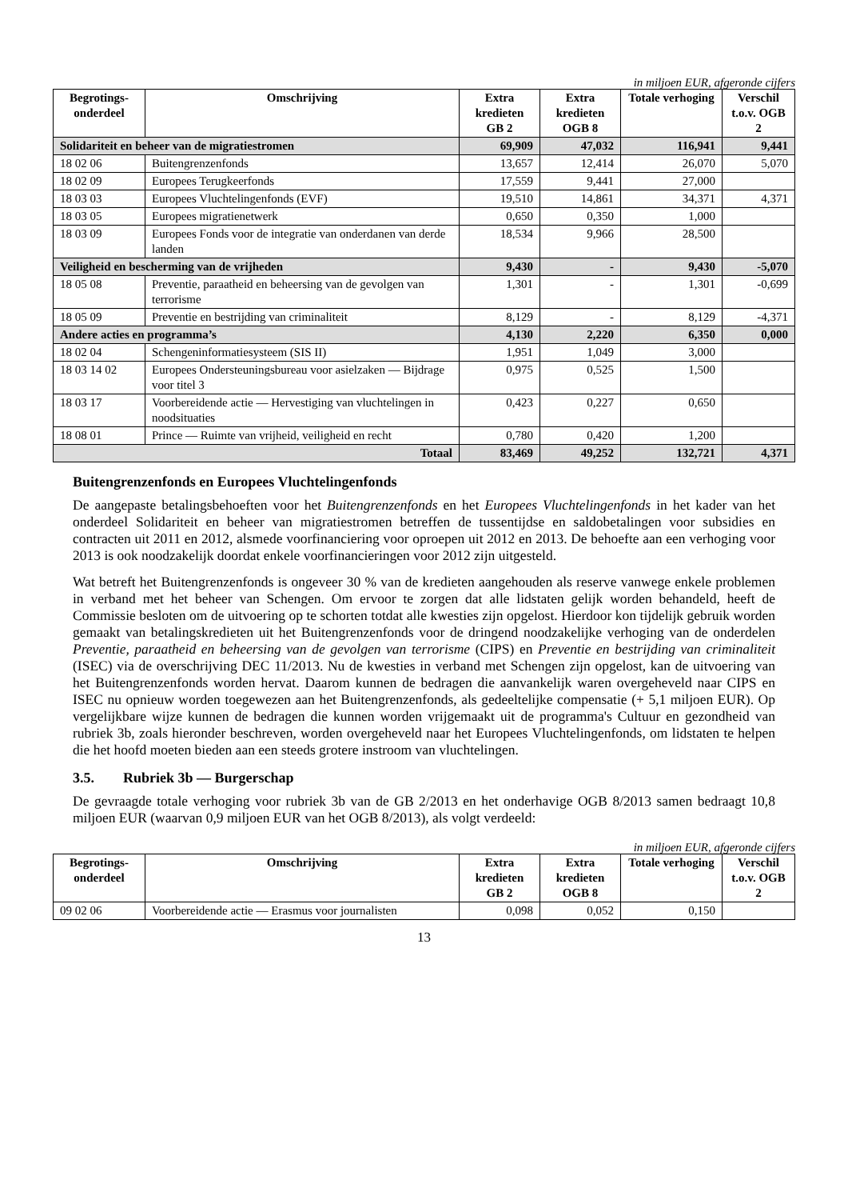in miljoen EUR, afgeronde cijfers
| Begrotings- onderdeel | Omschrijving | Extra kredieten GB 2 | Extra kredieten OGB 8 | Totale verhoging | Verschil t.o.v. OGB 2 |
| --- | --- | --- | --- | --- | --- |
| Solidariteit en beheer van de migratiestromen | | 69,909 | 47,032 | 116,941 | 9,441 |
| 18 02 06 | Buitengrenzenfonds | 13,657 | 12,414 | 26,070 | 5,070 |
| 18 02 09 | Europees Terugkeerfonds | 17,559 | 9,441 | 27,000 | |
| 18 03 03 | Europees Vluchtelingenfonds (EVF) | 19,510 | 14,861 | 34,371 | 4,371 |
| 18 03 05 | Europees migratienetwerk | 0,650 | 0,350 | 1,000 | |
| 18 03 09 | Europees Fonds voor de integratie van onderdanen van derde landen | 18,534 | 9,966 | 28,500 | |
| Veiligheid en bescherming van de vrijheden | | 9,430 | - | 9,430 | -5,070 |
| 18 05 08 | Preventie, paraatheid en beheersing van de gevolgen van terrorisme | 1,301 | - | 1,301 | -0,699 |
| 18 05 09 | Preventie en bestrijding van criminaliteit | 8,129 | - | 8,129 | -4,371 |
| Andere acties en programma’s | | 4,130 | 2,220 | 6,350 | 0,000 |
| 18 02 04 | Schengeninformatiesysteem (SIS II) | 1,951 | 1,049 | 3,000 | |
| 18 03 14 02 | Europees Ondersteuningsbureau voor asielzaken — Bijdrage voor titel 3 | 0,975 | 0,525 | 1,500 | |
| 18 03 17 | Voorbereidende actie — Hervestiging van vluchtelingen in noodsituaties | 0,423 | 0,227 | 0,650 | |
| 18 08 01 | Prince — Ruimte van vrijheid, veiligheid en recht | 0,780 | 0,420 | 1,200 | |
| Totaal | | 83,469 | 49,252 | 132,721 | 4,371 |
Buitengrenzenfonds en Europees Vluchtelingenfonds
De aangepaste betalingsbehoeften voor het Buitengrenzenfonds en het Europees Vluchtelingenfonds in het kader van het onderdeel Solidariteit en beheer van migratiestromen betreffen de tussentijdse en saldobetalingen voor subsidies en contracten uit 2011 en 2012, alsmede voorfinanciering voor oproepen uit 2012 en 2013. De behoefte aan een verhoging voor 2013 is ook noodzakelijk doordat enkele voorfinancieringen voor 2012 zijn uitgesteld.
Wat betreft het Buitengrenzenfonds is ongeveer 30 % van de kredieten aangehouden als reserve vanwege enkele problemen in verband met het beheer van Schengen. Om ervoor te zorgen dat alle lidstaten gelijk worden behandeld, heeft de Commissie besloten om de uitvoering op te schorten totdat alle kwesties zijn opgelost. Hierdoor kon tijdelijk gebruik worden gemaakt van betalingskredieten uit het Buitengrenzenfonds voor de dringend noodzakelijke verhoging van de onderdelen Preventie, paraatheid en beheersing van de gevolgen van terrorisme (CIPS) en Preventie en bestrijding van criminaliteit (ISEC) via de overschrijving DEC 11/2013. Nu de kwesties in verband met Schengen zijn opgelost, kan de uitvoering van het Buitengrenzenfonds worden hervat. Daarom kunnen de bedragen die aanvankelijk waren overgeheveld naar CIPS en ISEC nu opnieuw worden toegewezen aan het Buitengrenzenfonds, als gedeeltelijke compensatie (+ 5,1 miljoen EUR). Op vergelijkbare wijze kunnen de bedragen die kunnen worden vrijgemaakt uit de programma's Cultuur en gezondheid van rubriek 3b, zoals hieronder beschreven, worden overgeheveld naar het Europees Vluchtelingenfonds, om lidstaten te helpen die het hoofd moeten bieden aan een steeds grotere instroom van vluchtelingen.
3.5. Rubriek 3b — Burgerschap
De gevraagde totale verhoging voor rubriek 3b van de GB 2/2013 en het onderhavige OGB 8/2013 samen bedraagt 10,8 miljoen EUR (waarvan 0,9 miljoen EUR van het OGB 8/2013), als volgt verdeeld:
in miljoen EUR, afgeronde cijfers
| Begrotings- onderdeel | Omschrijving | Extra kredieten GB 2 | Extra kredieten OGB 8 | Totale verhoging | Verschil t.o.v. OGB 2 |
| --- | --- | --- | --- | --- | --- |
| 09 02 06 | Voorbereidende actie — Erasmus voor journalisten | 0,098 | 0,052 | 0,150 | |
13